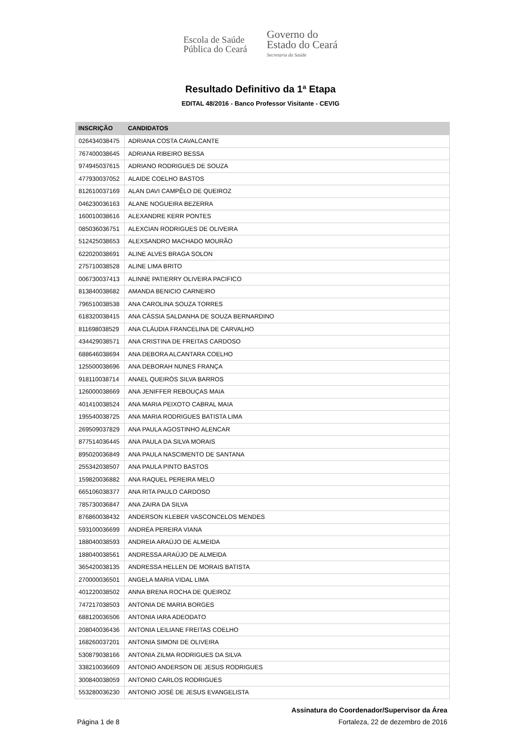Escola de Saúde
Pública do Ceará
Governo do
Estado do Ceará
Secretaria da Saúde
Resultado Definitivo da 1ª Etapa
EDITAL 48/2016 - Banco Professor Visitante - CEVIG
| INSCRIÇÃO | CANDIDATOS |
| --- | --- |
| 026434038475 | ADRIANA COSTA CAVALCANTE |
| 767400038645 | ADRIANA RIBEIRO BESSA |
| 974945037615 | ADRIANO RODRIGUES DE SOUZA |
| 477930037052 | ALAIDE COELHO BASTOS |
| 812610037169 | ALAN DAVI CAMPÊLO DE QUEIROZ |
| 046230036163 | ALANE NOGUEIRA BEZERRA |
| 160010038616 | ALEXANDRE KERR PONTES |
| 085036036751 | ALEXCIAN RODRIGUES DE OLIVEIRA |
| 512425038653 | ALEXSANDRO MACHADO MOURÃO |
| 622020038691 | ALINE ALVES BRAGA SOLON |
| 275710038528 | ALINE LIMA BRITO |
| 006730037413 | ALINNE PATIERRY OLIVEIRA PACIFICO |
| 813840038682 | AMANDA BENICIO CARNEIRO |
| 796510038538 | ANA CAROLINA SOUZA TORRES |
| 618320038415 | ANA CÁSSIA SALDANHA DE SOUZA BERNARDINO |
| 811698038529 | ANA CLÁUDIA FRANCELINA DE CARVALHO |
| 434429038571 | ANA CRISTINA DE FREITAS CARDOSO |
| 688646038694 | ANA DEBORA ALCANTARA COELHO |
| 125500038696 | ANA DEBORAH NUNES FRANÇA |
| 918110038714 | ANAEL QUEIRÓS SILVA BARROS |
| 126000038669 | ANA JENIFFER REBOUÇAS MAIA |
| 401410038524 | ANA MARIA PEIXOTO CABRAL MAIA |
| 195540038725 | ANA MARIA RODRIGUES BATISTA LIMA |
| 269509037829 | ANA PAULA AGOSTINHO ALENCAR |
| 877514036445 | ANA PAULA DA SILVA MORAIS |
| 895020036849 | ANA PAULA NASCIMENTO DE SANTANA |
| 255342038507 | ANA PAULA PINTO BASTOS |
| 159820036882 | ANA RAQUEL PEREIRA MELO |
| 665106038377 | ANA RITA PAULO CARDOSO |
| 785730036847 | ANA ZAIRA DA SILVA |
| 876860038432 | ANDERSON KLEBER VASCONCELOS MENDES |
| 593100036699 | ANDRÉA PEREIRA VIANA |
| 188040038593 | ANDREIA ARAÚJO DE ALMEIDA |
| 188040038561 | ANDRESSA ARAÚJO DE ALMEIDA |
| 365420038135 | ANDRESSA HELLEN DE MORAIS BATISTA |
| 270000036501 | ANGELA MARIA VIDAL LIMA |
| 401220038502 | ANNA BRENA ROCHA DE QUEIROZ |
| 747217038503 | ANTONIA DE MARIA BORGES |
| 688120036506 | ANTONIA IARA ADEODATO |
| 208040036436 | ANTONIA LEILIANE FREITAS COELHO |
| 168260037201 | ANTONIA SIMONI DE OLIVEIRA |
| 530879038166 | ANTONIA ZILMA RODRIGUES DA SILVA |
| 338210036609 | ANTONIO ANDERSON DE JESUS RODRIGUES |
| 300840038059 | ANTONIO CARLOS RODRIGUES |
| 553280036230 | ANTONIO JOSÉ DE JESUS EVANGELISTA |
Assinatura do Coordenador/Supervisor da Área
Página 1 de 8 Fortaleza, 22 de dezembro de 2016